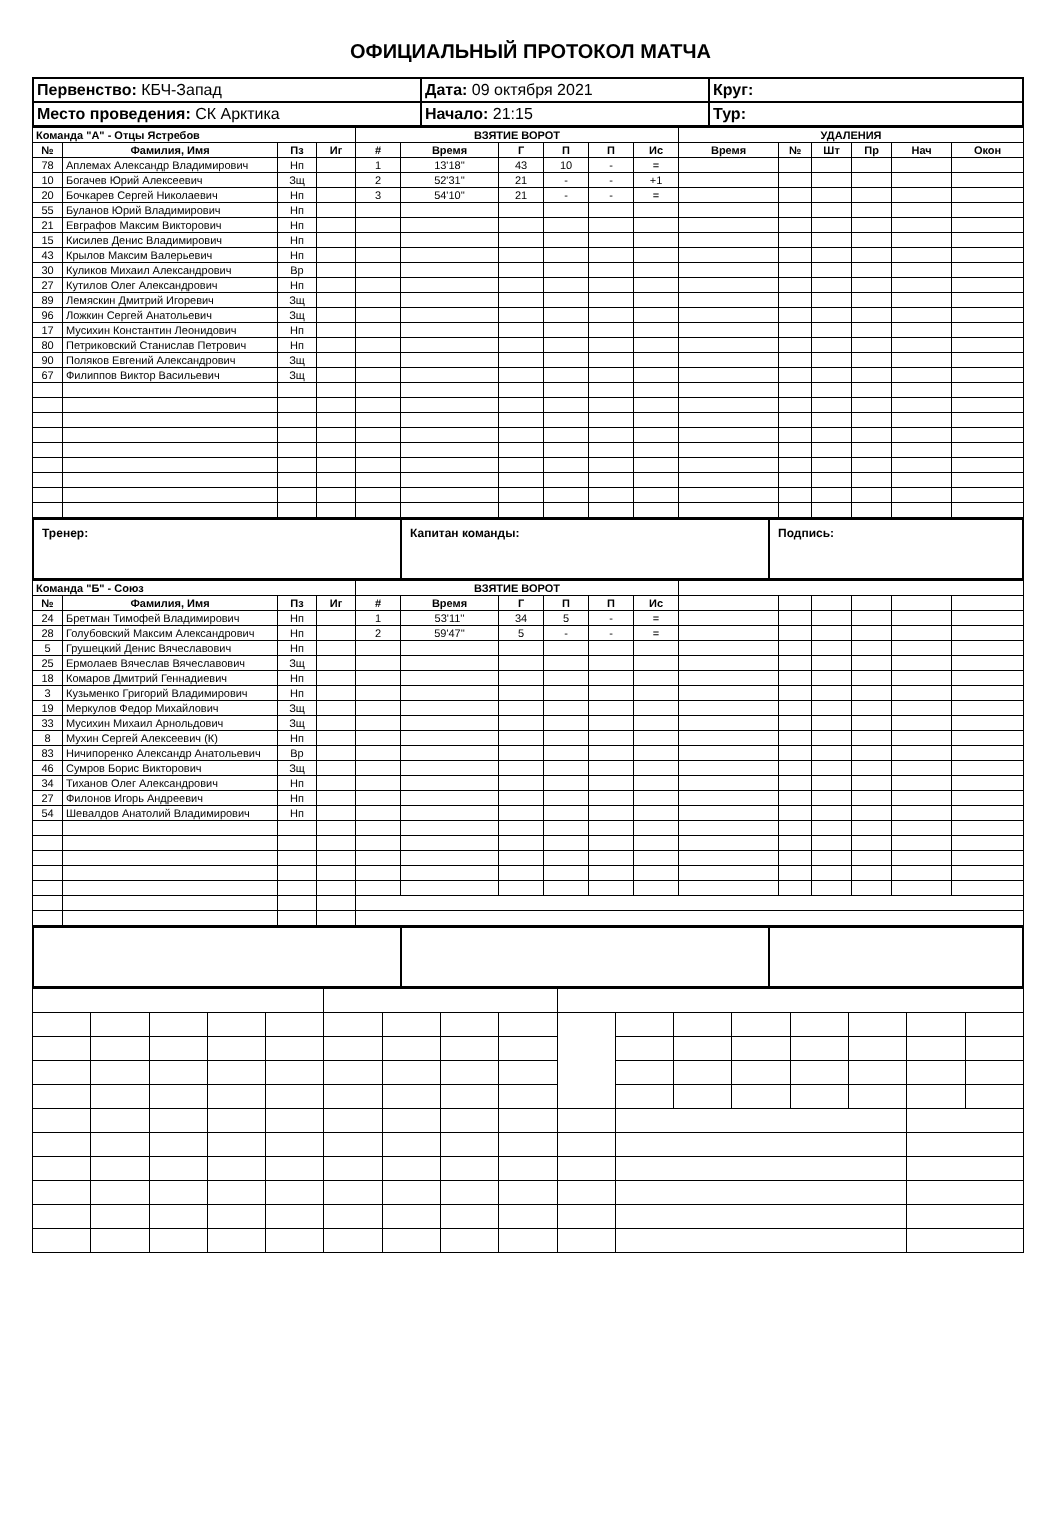ОФИЦИАЛЬНЫЙ ПРОТОКОЛ МАТЧА
| Первенство: КБЧ-Запад | Дата: 09 октября 2021 | Круг: |
| Место проведения: СК Арктика | Начало: 21:15 | Тур: |
| Команда "А" - Отцы Ястребов | | | | ВЗЯТИЕ ВОРОТ | | | | | | УДАЛЕНИЯ | | | | | |
| --- | --- | --- | --- | --- | --- | --- | --- | --- | --- | --- | --- | --- | --- | --- | --- |
| № | Фамилия, Имя | Пз | Иг | # | Время | Г | П | П | Ис | Время | № | Шт | Пр | Нач | Окон |
| 78 | Аплемах Александр Владимирович | Нп | | 1 | 13'18'' | 43 | 10 | - | = | | | | | | |
| 10 | Богачев Юрий Алексеевич | Зщ | | 2 | 52'31'' | 21 | - | - | +1 | | | | | | |
| 20 | Бочкарев Сергей Николаевич | Нп | | 3 | 54'10'' | 21 | - | - | = | | | | | | |
| 55 | Буланов Юрий Владимирович | Нп | | | | | | | | | | | | | |
| 21 | Евграфов Максим Викторович | Нп | | | | | | | | | | | | | |
| 15 | Кисилев Денис Владимирович | Нп | | | | | | | | | | | | | |
| 43 | Крылов Максим Валерьевич | Нп | | | | | | | | | | | | | |
| 30 | Куликов Михаил Александрович | Вр | | | | | | | | | | | | | |
| 27 | Кутилов Олег Александрович | Нп | | | | | | | | | | | | | |
| 89 | Лемяскин Дмитрий Игоревич | Зщ | | | | | | | | | | | | | |
| 96 | Ложкин Сергей Анатольевич | Зщ | | | | | | | | | | | | | |
| 17 | Мусихин Константин Леонидович | Нп | | | | | | | | | | | | | |
| 80 | Петриковский Станислав Петрович | Нп | | | | | | | | | | | | | |
| 90 | Поляков Евгений Александрович | Зщ | | | | | | | | | | | | | |
| 67 | Филиппов Виктор Васильевич | Зщ | | | | | | | | | | | | | |
| Тренер: | Капитан команды: | Подпись: |
| Команда "Б" - Союз | | | | ВЗЯТИЕ ВОРОТ | | | | | | | | | | | |
| --- | --- | --- | --- | --- | --- | --- | --- | --- | --- | --- | --- | --- | --- | --- | --- |
| № | Фамилия, Имя | Пз | Иг | # | Время | Г | П | П | Ис | | | | | | |
| 24 | Бретман Тимофей Владимирович | Нп | | 1 | 53'11'' | 34 | 5 | - | = | | | | | | |
| 28 | Голубовский Максим Александрович | Нп | | 2 | 59'47'' | 5 | - | - | = | | | | | | |
| 5 | Грушецкий Денис Вячеславович | Нп | | | | | | | | | | | | | |
| 25 | Ермолаев Вячеслав Вячеславович | Зщ | | | | | | | | | | | | | |
| 18 | Комаров Дмитрий Геннадиевич | Нп | | | | | | | | | | | | | |
| 3 | Кузьменко Григорий Владимирович | Нп | | | | | | | | | | | | | |
| 19 | Меркулов Федор Михайлович | Зщ | | | | | | | | | | | | | |
| 33 | Мусихин Михаил Арнольдович | Зщ | | | | | | | | | | | | | |
| 8 | Мухин Сергей Алексеевич (К) | Нп | | | | | | | | | | | | | |
| 83 | Ничипоренко Александр Анатольевич | Вр | | | | | | | | | | | | | |
| 46 | Сумров Борис Викторович | Зщ | | | | | | | | | | | | | |
| 34 | Тиханов Олег Александрович | Нп | | | | | | | | | | | | | |
| 27 | Филонов Игорь Андреевич | Нп | | | | | | | | | | | | | |
| 54 | Шевалдов Анатолий Владимирович | Нп | | | | | | | | | | | | | |